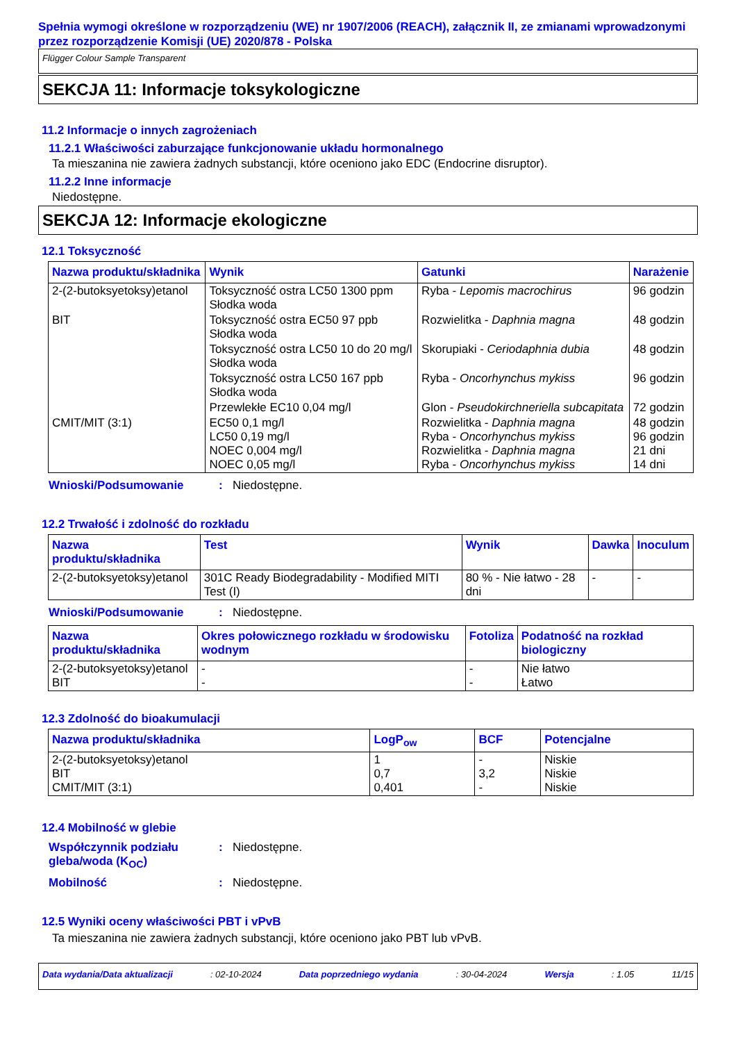Spełnia wymogi określone w rozporządzeniu (WE) nr 1907/2006 (REACH), załącznik II, ze zmianami wprowadzonymi przez rozporządzenie Komisji (UE) 2020/878 - Polska
Flügger Colour Sample Transparent
SEKCJA 11: Informacje toksykologiczne
11.2 Informacje o innych zagrożeniach
11.2.1 Właściwości zaburzające funkcjonowanie układu hormonalnego
Ta mieszanina nie zawiera żadnych substancji, które oceniono jako EDC (Endocrine disruptor).
11.2.2 Inne informacje
Niedostępne.
SEKCJA 12: Informacje ekologiczne
12.1 Toksyczność
| Nazwa produktu/składnika | Wynik | Gatunki | Narażenie |
| --- | --- | --- | --- |
| 2-(2-butoksyetoksy)etanol | Toksyczność ostra LC50 1300 ppm Słodka woda | Ryba - Lepomis macrochirus | 96 godzin |
| BIT | Toksyczność ostra EC50 97 ppb Słodka woda | Rozwielitka - Daphnia magna | 48 godzin |
| | Toksyczność ostra LC50 10 do 20 mg/l Słodka woda | Skorupiaki - Ceriodaphnia dubia | 48 godzin |
| | Toksyczność ostra LC50 167 ppb Słodka woda | Ryba - Oncorhynchus mykiss | 96 godzin |
| | Przewlekłe EC10 0,04 mg/l | Glon - Pseudokirchneriella subcapitata | 72 godzin |
| CMIT/MIT (3:1) | EC50 0,1 mg/l LC50 0,19 mg/l NOEC 0,004 mg/l NOEC 0,05 mg/l | Rozwielitka - Daphnia magna Ryba - Oncorhynchus mykiss Rozwielitka - Daphnia magna Ryba - Oncorhynchus mykiss | 48 godzin 96 godzin 21 dni 14 dni |
Wnioski/Podsumowanie: Niedostępne.
12.2 Trwałość i zdolność do rozkładu
| Nazwa produktu/składnika | Test | Wynik | Dawka | Inoculum |
| --- | --- | --- | --- | --- |
| 2-(2-butoksyetoksy)etanol | 301C Ready Biodegradability - Modified MITI Test (I) | 80 % - Nie łatwo - 28 dni | - | - |
Wnioski/Podsumowanie: Niedostępne.
| Nazwa produktu/składnika | Okres połowicznego rozkładu w środowisku wodnym | Fotoliza | Podatność na rozkład biologiczny |
| --- | --- | --- | --- |
| 2-(2-butoksyetoksy)etanol BIT | - - | - - | Nie łatwo Łatwo |
12.3 Zdolność do bioakumulacji
| Nazwa produktu/składnika | LogP<sub>ow</sub> | BCF | Potencjalne |
| --- | --- | --- | --- |
| 2-(2-butoksyetoksy)etanol BIT CMIT/MIT (3:1) | 1 0,7 0,401 | - 3,2 - | Niskie Niskie Niskie |
12.4 Mobilność w glebie
Współczynnik podziału gleba/woda (K<sub>OC</sub>): Niedostępne.
Mobilność: Niedostępne.
12.5 Wyniki oceny właściwości PBT i vPvB
Ta mieszanina nie zawiera żadnych substancji, które oceniono jako PBT lub vPvB.
Data wydania/Data aktualizacji: 02-10-2024 Data poprzedniego wydania: 30-04-2024 Wersja: 1.05 11/15